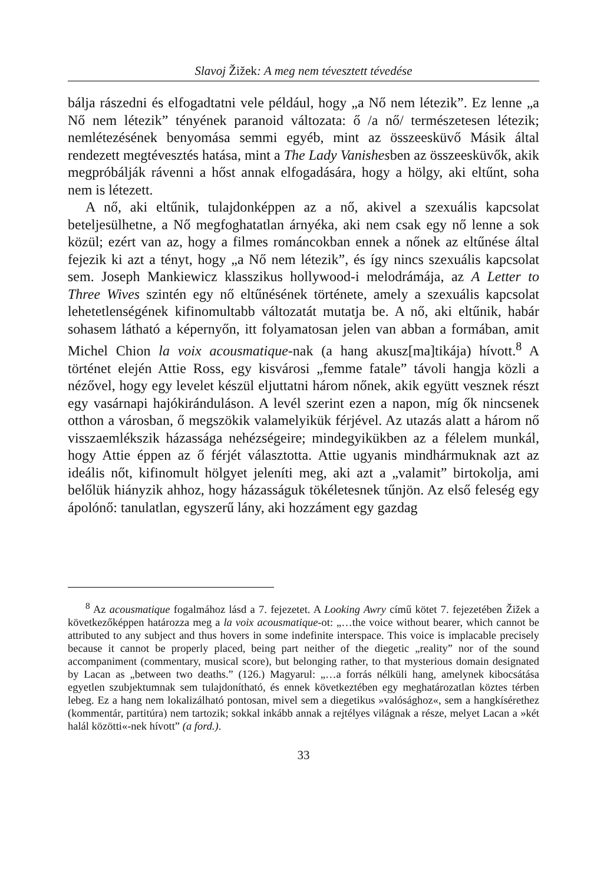Slavoj Žižek: A meg nem tévesztett tévedése
bálja rászedni és elfogadtatni vele például, hogy „a Nő nem létezik”. Ez lenne „a Nő nem létezik” tényének paranoid változata: ő /a nő/ természetesen létezik; nemlétezésének benyomása semmi egyéb, mint az összeesküvő Másik által rendezett megtévesztés hatása, mint a The Lady Vanishesben az összeesküvők, akik megpróbálják rávenni a hőst annak elfogadására, hogy a hölgy, aki eltűnt, soha nem is létezett.
A nő, aki eltűnik, tulajdonképpen az a nő, akivel a szexuális kapcsolat beteljesülhetne, a Nő megfoghatatlan árnyéka, aki nem csak egy nő lenne a sok közül; ezért van az, hogy a filmes románcokban ennek a nőnek az eltűnése által fejezik ki azt a tényt, hogy „a Nő nem létezik”, és így nincs szexuális kapcsolat sem. Joseph Mankiewicz klasszikus hollywood-i melodrámája, az A Letter to Three Wives szintén egy nő eltűnésének története, amely a szexuális kapcsolat lehetetlenségének kifinomultabb változatát mutatja be. A nő, aki eltűnik, habár sohasem látható a képernyőn, itt folyamatosan jelen van abban a formában, amit Michel Chion la voix acousmatique-nak (a hang akusz[ma]tikája) hívott.<sup>8</sup> A történet elején Attie Ross, egy kisvárosi „femme fatale” távoli hangja közli a nézővel, hogy egy levelet készül eljuttatni három nőnek, akik együtt vesznek részt egy vasárnapi hajókiránduláson. A levél szerint ezen a napon, míg ők nincsenek otthon a városban, ő megszökik valamelyikük férjével. Az utazás alatt a három nő visszaemlékszik házassága nehézségeire; mindegyikükben az a félelem munkál, hogy Attie éppen az ő férjét választotta. Attie ugyanis mindhármuknak azt az ideális nőt, kifinomult hölgyet jeleníti meg, aki azt a „valamit” birtokolja, ami belőlük hiányzik ahhoz, hogy házasságuk tökéletesnek tűnjön. Az első feleség egy ápolónő: tanulatlan, egyszerű lány, aki hozzáment egy gazdag
<sup>8</sup> Az acousmatique fogalmához lásd a 7. fejezetet. A Looking Awry című kötet 7. fejezetében Žižek a következőképpen határozza meg a la voix acousmatique-ot: „…the voice without bearer, which cannot be attributed to any subject and thus hovers in some indefinite interspace. This voice is implacable precisely because it cannot be properly placed, being part neither of the diegetic „reality” nor of the sound accompaniment (commentary, musical score), but belonging rather, to that mysterious domain designated by Lacan as „between two deaths.” (126.) Magyarul: „…a forrás nélküli hang, amelynek kibocsátása egyetlen szubjektumnak sem tulajdonítható, és ennek következtében egy meghatározatlan köztes térben lebeg. Ez a hang nem lokalizálható pontosan, mivel sem a diegetikus »valósághoz«, sem a hangkísérethez (kommentár, partitúra) nem tartozik; sokkal inkább annak a rejtélyes világnak a része, melyet Lacan a »két halál közötti«-nek hívott” (a ford.).
33